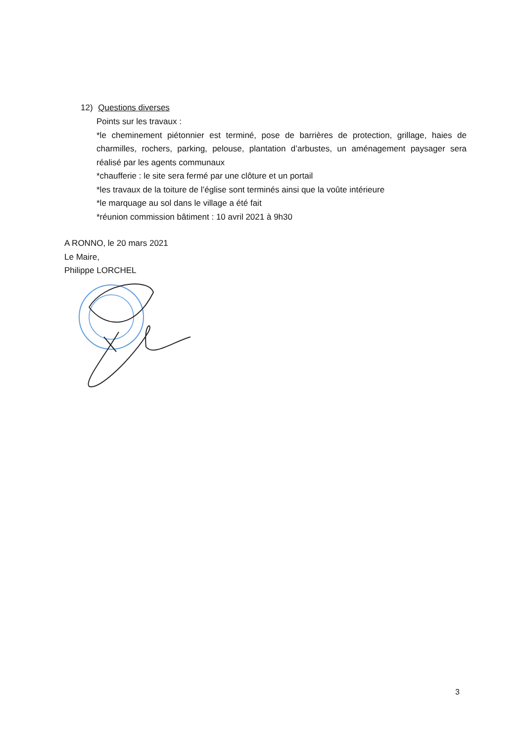12) Questions diverses
Points sur les travaux :
*le cheminement piétonnier est terminé, pose de barrières de protection, grillage, haies de charmilles, rochers, parking, pelouse, plantation d’arbustes, un aménagement paysager sera réalisé par les agents communaux
*chaufferie : le site sera fermé par une clôture et un portail
*les travaux de la toiture de l’église sont terminés ainsi que la voûte intérieure
*le marquage au sol dans le village a été fait
*réunion commission bâtiment : 10 avril 2021 à 9h30
A RONNO, le 20 mars 2021
Le Maire,
Philippe LORCHEL
3